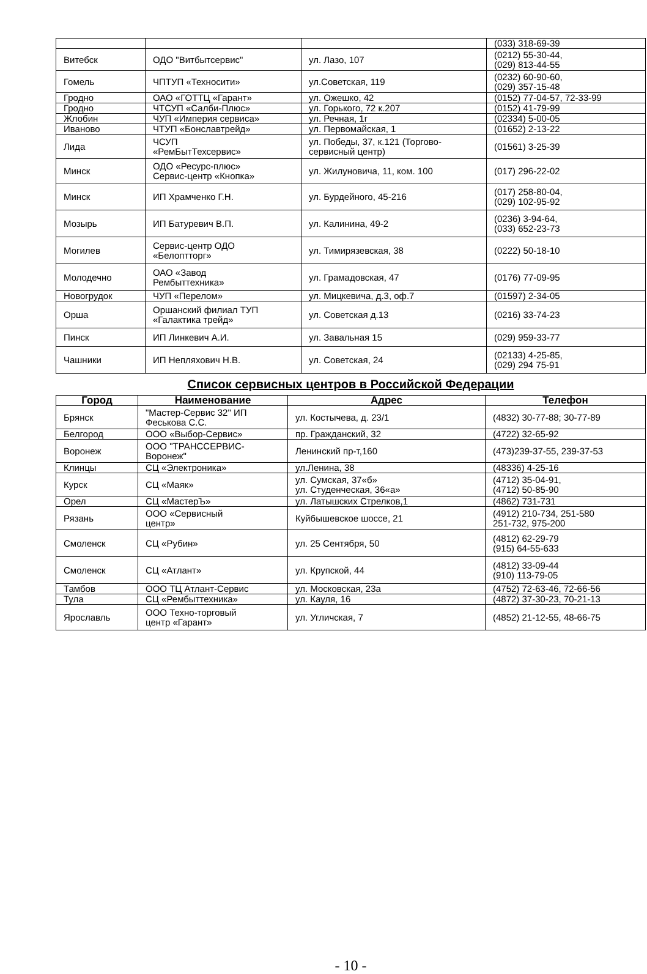| | | | (033) 318-69-39 |
| Витебск | ОДО "Витбытсервис" | ул. Лазо, 107 | (0212) 55-30-44, (029) 813-44-55 |
| Гомель | ЧПТУП «Техносити» | ул.Советская, 119 | (0232) 60-90-60, (029) 357-15-48 |
| Гродно | ОАО «ГОТТЦ «Гарант» | ул. Ожешко, 42 | (0152) 77-04-57, 72-33-99 |
| Гродно | ЧТСУП «Салби-Плюс» | ул. Горького, 72 к.207 | (0152) 41-79-99 |
| Жлобин | ЧУП «Империя сервиса» | ул. Речная, 1г | (02334) 5-00-05 |
| Иваново | ЧТУП «Бонславтрейд» | ул. Первомайская, 1 | (01652) 2-13-22 |
| Лида | ЧСУП «РемБытТехсервис» | ул. Победы, 37, к.121 (Торгово- сервисный центр) | (01561) 3-25-39 |
| Минск | ОДО «Ресурс-плюс» Сервис-центр «Кнопка» | ул. Жилуновича, 11, ком. 100 | (017) 296-22-02 |
| Минск | ИП Храмченко Г.Н. | ул. Бурдейного, 45-216 | (017) 258-80-04, (029) 102-95-92 |
| Мозырь | ИП Батуревич В.П. | ул. Калинина, 49-2 | (0236) 3-94-64, (033) 652-23-73 |
| Могилев | Сервис-центр ОДО «Белоптторг» | ул. Тимирязевская, 38 | (0222) 50-18-10 |
| Молодечно | ОАО «Завод Рембыттехника» | ул. Грамадовская, 47 | (0176) 77-09-95 |
| Новогрудок | ЧУП «Перелом» | ул. Мицкевича, д.3, оф.7 | (01597) 2-34-05 |
| Орша | Оршанский филиал ТУП «Галактика трейд» | ул. Советская д.13 | (0216) 33-74-23 |
| Пинск | ИП Линкевич А.И. | ул. Завальная 15 | (029) 959-33-77 |
| Чашники | ИП Непляхович Н.В. | ул. Советская, 24 | (02133) 4-25-85, (029) 294 75-91 |
Список сервисных центров в Российской Федерации
| Город | Наименование | Адрес | Телефон |
| --- | --- | --- | --- |
| Брянск | "Мастер-Сервис 32" ИП Феськова С.С. | ул. Костычева, д. 23/1 | (4832) 30-77-88; 30-77-89 |
| Белгород | ООО «Выбор-Сервис» | пр. Гражданский, 32 | (4722) 32-65-92 |
| Воронеж | ООО "ТРАНССЕРВИС- Воронеж" | Ленинский пр-т,160 | (473)239-37-55, 239-37-53 |
| Клинцы | СЦ «Электроника» | ул.Ленина, 38 | (48336) 4-25-16 |
| Курск | СЦ «Маяк» | ул. Сумская, 37«б» ул. Студенческая, 36«а» | (4712) 35-04-91, (4712) 50-85-90 |
| Орел | СЦ «МастерЪ» | ул. Латышских Стрелков,1 | (4862) 731-731 |
| Рязань | ООО «Сервисный центр» | Куйбышевское шоссе, 21 | (4912) 210-734, 251-580 251-732, 975-200 |
| Смоленск | СЦ «Рубин» | ул. 25 Сентября, 50 | (4812) 62-29-79 (915) 64-55-633 |
| Смоленск | СЦ «Атлант» | ул. Крупской, 44 | (4812) 33-09-44 (910) 113-79-05 |
| Тамбов | ООО ТЦ Атлант-Сервис | ул. Московская, 23а | (4752) 72-63-46, 72-66-56 |
| Тула | СЦ «Рембыттехника» | ул. Кауля, 16 | (4872) 37-30-23, 70-21-13 |
| Ярославль | ООО Техно-торговый центр «Гарант» | ул. Угличская, 7 | (4852) 21-12-55, 48-66-75 |
- 10 -